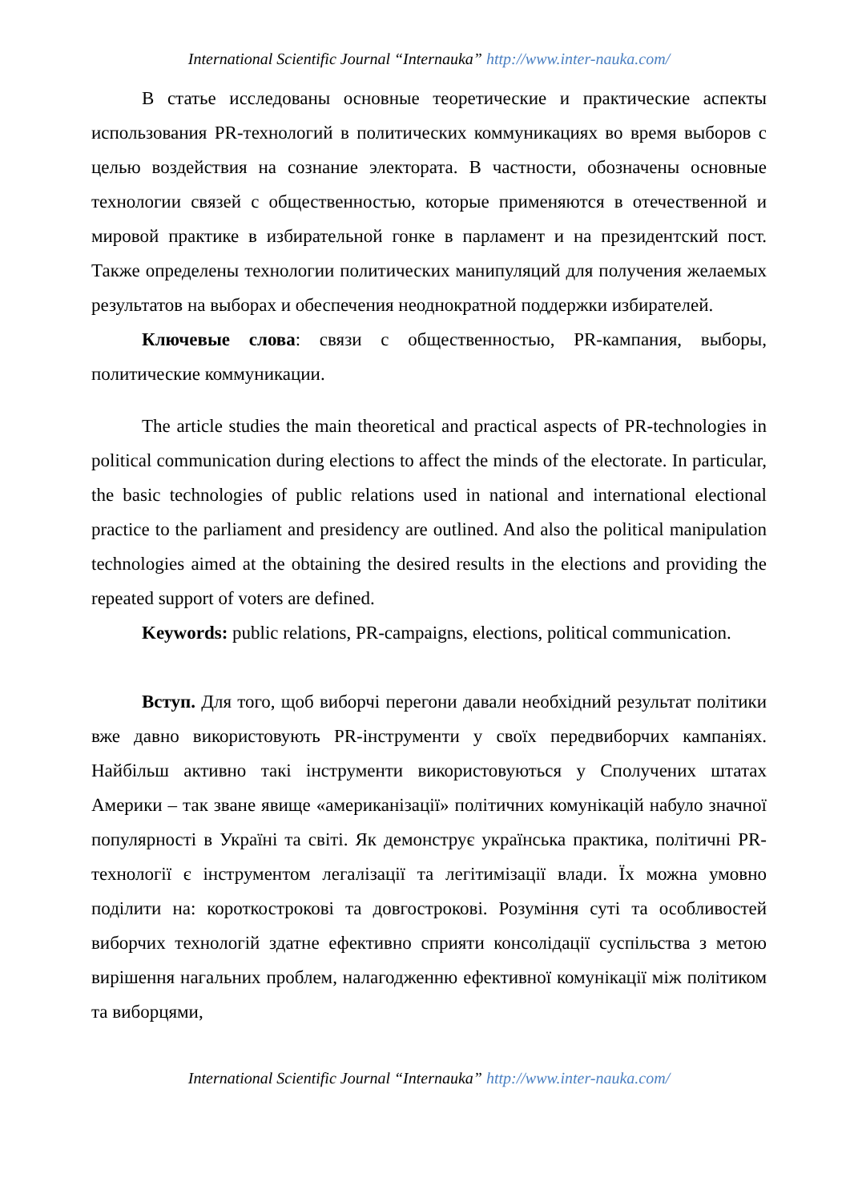International Scientific Journal “Internauka” http://www.inter-nauka.com/
В статье исследованы основные теоретические и практические аспекты использования PR-технологий в политических коммуникациях во время выборов с целью воздействия на сознание электората. В частности, обозначены основные технологии связей с общественностью, которые применяются в отечественной и мировой практике в избирательной гонке в парламент и на президентский пост. Также определены технологии политических манипуляций для получения желаемых результатов на выборах и обеспечения неоднократной поддержки избирателей.
Ключевые слова: связи с общественностью, PR-кампания, выборы, политические коммуникации.
The article studies the main theoretical and practical aspects of PR-technologies in political communication during elections to affect the minds of the electorate. In particular, the basic technologies of public relations used in national and international electional practice to the parliament and presidency are outlined. And also the political manipulation technologies aimed at the obtaining the desired results in the elections and providing the repeated support of voters are defined.
Keywords: public relations, PR-campaigns, elections, political communication.
Вступ. Для того, щоб виборчі перегони давали необхідний результат політики вже давно використовують PR-інструменти у своїх передвиборчих кампаніях. Найбільш активно такі інструменти використовуються у Сполучених штатах Америки – так зване явище «американізації» політичних комунікацій набуло значної популярності в Україні та світі. Як демонструє українська практика, політичні PR-технології є інструментом легалізації та легітимізації влади. Їх можна умовно поділити на: короткострокові та довгострокові. Розуміння суті та особливостей виборчих технологій здатне ефективно сприяти консолідації суспільства з метою вирішення нагальних проблем, налагодженню ефективної комунікації між політиком та виборцями,
International Scientific Journal “Internauka” http://www.inter-nauka.com/